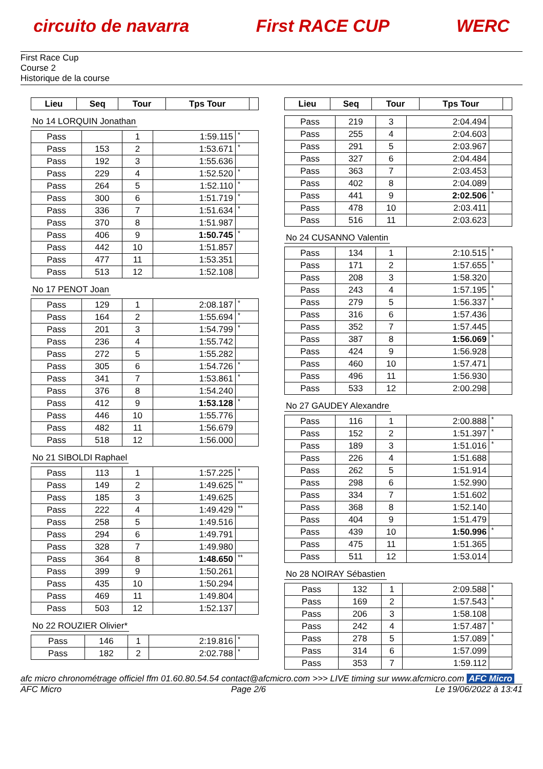circuito de navarra First RACE CUP WERC
First Race Cup
Course 2
Historique de la course
| Lieu | Seq | Tour | Tps Tour | |
| --- | --- | --- | --- | --- |
No 14 LORQUIN Jonathan
| Pass | | 1 | 1:59.115 | * |
| Pass | 153 | 2 | 1:53.671 | * |
| Pass | 192 | 3 | 1:55.636 | |
| Pass | 229 | 4 | 1:52.520 | * |
| Pass | 264 | 5 | 1:52.110 | * |
| Pass | 300 | 6 | 1:51.719 | * |
| Pass | 336 | 7 | 1:51.634 | * |
| Pass | 370 | 8 | 1:51.987 | |
| Pass | 406 | 9 | 1:50.745 | * |
| Pass | 442 | 10 | 1:51.857 | |
| Pass | 477 | 11 | 1:53.351 | |
| Pass | 513 | 12 | 1:52.108 | |
No 17 PENOT Joan
| Pass | 129 | 1 | 2:08.187 | * |
| Pass | 164 | 2 | 1:55.694 | * |
| Pass | 201 | 3 | 1:54.799 | * |
| Pass | 236 | 4 | 1:55.742 | |
| Pass | 272 | 5 | 1:55.282 | |
| Pass | 305 | 6 | 1:54.726 | * |
| Pass | 341 | 7 | 1:53.861 | * |
| Pass | 376 | 8 | 1:54.240 | |
| Pass | 412 | 9 | 1:53.128 | * |
| Pass | 446 | 10 | 1:55.776 | |
| Pass | 482 | 11 | 1:56.679 | |
| Pass | 518 | 12 | 1:56.000 | |
No 21 SIBOLDI Raphael
| Pass | 113 | 1 | 1:57.225 | * |
| Pass | 149 | 2 | 1:49.625 | ** |
| Pass | 185 | 3 | 1:49.625 | |
| Pass | 222 | 4 | 1:49.429 | ** |
| Pass | 258 | 5 | 1:49.516 | |
| Pass | 294 | 6 | 1:49.791 | |
| Pass | 328 | 7 | 1:49.980 | |
| Pass | 364 | 8 | 1:48.650 | ** |
| Pass | 399 | 9 | 1:50.261 | |
| Pass | 435 | 10 | 1:50.294 | |
| Pass | 469 | 11 | 1:49.804 | |
| Pass | 503 | 12 | 1:52.137 | |
No 22 ROUZIER Olivier*
| Pass | 146 | 1 | 2:19.816 | * |
| Pass | 182 | 2 | 2:02.788 | * |
| Lieu | Seq | Tour | Tps Tour | |
| --- | --- | --- | --- | --- |
| Pass | 219 | 3 | 2:04.494 | |
| Pass | 255 | 4 | 2:04.603 | |
| Pass | 291 | 5 | 2:03.967 | |
| Pass | 327 | 6 | 2:04.484 | |
| Pass | 363 | 7 | 2:03.453 | |
| Pass | 402 | 8 | 2:04.089 | |
| Pass | 441 | 9 | 2:02.506 | * |
| Pass | 478 | 10 | 2:03.411 | |
| Pass | 516 | 11 | 2:03.623 | |
No 24 CUSANNO Valentin
| Pass | 134 | 1 | 2:10.515 | * |
| Pass | 171 | 2 | 1:57.655 | * |
| Pass | 208 | 3 | 1:58.320 | |
| Pass | 243 | 4 | 1:57.195 | * |
| Pass | 279 | 5 | 1:56.337 | * |
| Pass | 316 | 6 | 1:57.436 | |
| Pass | 352 | 7 | 1:57.445 | |
| Pass | 387 | 8 | 1:56.069 | * |
| Pass | 424 | 9 | 1:56.928 | |
| Pass | 460 | 10 | 1:57.471 | |
| Pass | 496 | 11 | 1:56.930 | |
| Pass | 533 | 12 | 2:00.298 | |
No 27 GAUDEY Alexandre
| Pass | 116 | 1 | 2:00.888 | * |
| Pass | 152 | 2 | 1:51.397 | * |
| Pass | 189 | 3 | 1:51.016 | * |
| Pass | 226 | 4 | 1:51.688 | |
| Pass | 262 | 5 | 1:51.914 | |
| Pass | 298 | 6 | 1:52.990 | |
| Pass | 334 | 7 | 1:51.602 | |
| Pass | 368 | 8 | 1:52.140 | |
| Pass | 404 | 9 | 1:51.479 | |
| Pass | 439 | 10 | 1:50.996 | * |
| Pass | 475 | 11 | 1:51.365 | |
| Pass | 511 | 12 | 1:53.014 | |
No 28 NOIRAY Sébastien
| Pass | 132 | 1 | 2:09.588 | * |
| Pass | 169 | 2 | 1:57.543 | * |
| Pass | 206 | 3 | 1:58.108 | |
| Pass | 242 | 4 | 1:57.487 | * |
| Pass | 278 | 5 | 1:57.089 | * |
| Pass | 314 | 6 | 1:57.099 | |
| Pass | 353 | 7 | 1:59.112 | |
afc micro chronométrage officiel ffm 01.60.80.54.54 contact@afcmicro.com >>> LIVE timing sur www.afcmicro.com AFC Micro
AFC Micro Page 2/6 Le 19/06/2022 à 13:41